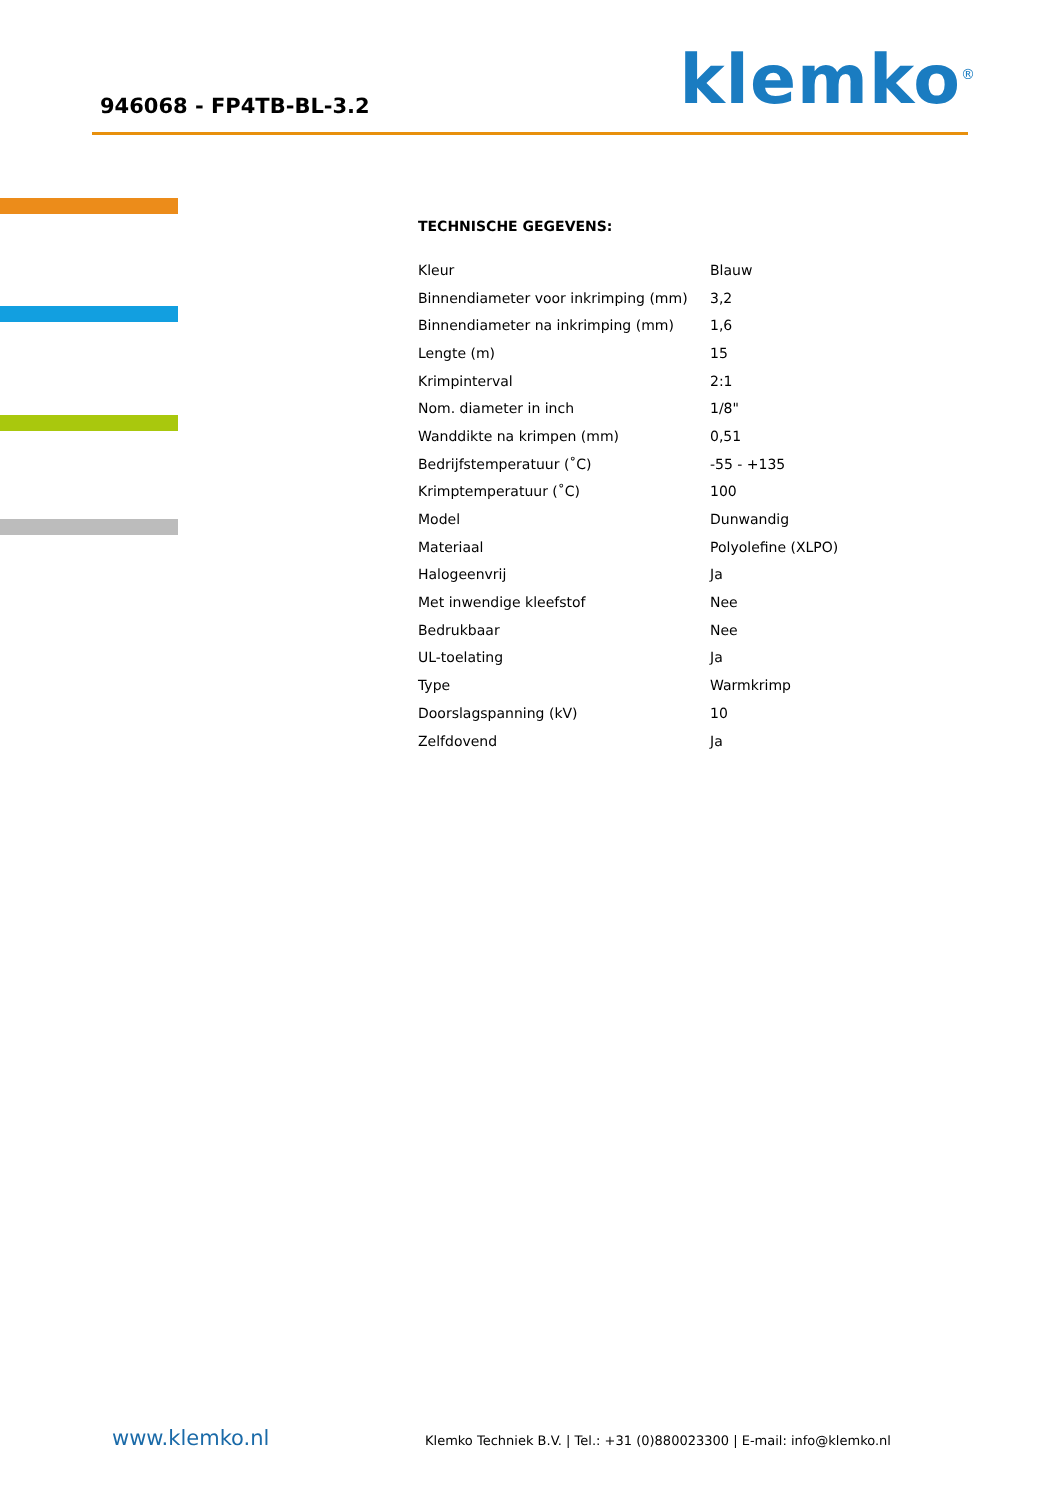946068 - FP4TB-BL-3.2 klemko<sup>®</sup>
TECHNISCHE GEGEVENS:
| Kleur | Blauw |
| Binnendiameter voor inkrimping (mm) | 3,2 |
| Binnendiameter na inkrimping (mm) | 1,6 |
| Lengte (m) | 15 |
| Krimpinterval | 2:1 |
| Nom. diameter in inch | 1/8" |
| Wanddikte na krimpen (mm) | 0,51 |
| Bedrijfstemperatuur (˚C) | -55 - +135 |
| Krimptemperatuur (˚C) | 100 |
| Model | Dunwandig |
| Materiaal | Polyolefine (XLPO) |
| Halogeenvrij | Ja |
| Met inwendige kleefstof | Nee |
| Bedrukbaar | Nee |
| UL-toelating | Ja |
| Type | Warmkrimp |
| Doorslagspanning (kV) | 10 |
| Zelfdovend | Ja |
www.klemko.nl
Klemko Techniek B.V. | Tel.: +31 (0)880023300 | E-mail: info@klemko.nl